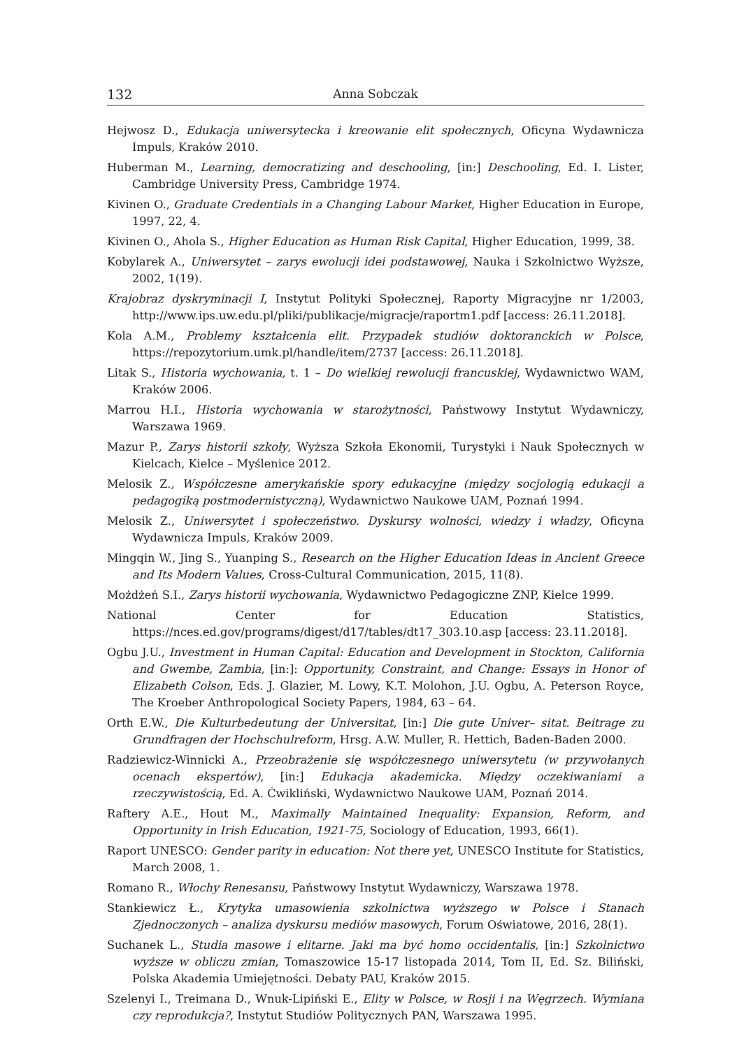132 Anna Sobczak
Hejwosz D., Edukacja uniwersytecka i kreowanie elit społecznych, Oficyna Wydawnicza Impuls, Kraków 2010.
Huberman M., Learning, democratizing and deschooling, [in:] Deschooling, Ed. I. Lister, Cambridge University Press, Cambridge 1974.
Kivinen O., Graduate Credentials in a Changing Labour Market, Higher Education in Europe, 1997, 22, 4.
Kivinen O., Ahola S., Higher Education as Human Risk Capital, Higher Education, 1999, 38.
Kobylarek A., Uniwersytet – zarys ewolucji idei podstawowej, Nauka i Szkolnictwo Wyższe, 2002, 1(19).
Krajobraz dyskryminacji I, Instytut Polityki Społecznej, Raporty Migracyjne nr 1/2003, http://www.ips.uw.edu.pl/pliki/publikacje/migracje/raportm1.pdf [access: 26.11.2018].
Kola A.M., Problemy kształcenia elit. Przypadek studiów doktoranckich w Polsce, https://repozytorium.umk.pl/handle/item/2737 [access: 26.11.2018].
Litak S., Historia wychowania, t. 1 – Do wielkiej rewolucji francuskiej, Wydawnictwo WAM, Kraków 2006.
Marrou H.I., Historia wychowania w starożytności, Państwowy Instytut Wydawniczy, Warszawa 1969.
Mazur P., Zarys historii szkoły, Wyższa Szkoła Ekonomii, Turystyki i Nauk Społecznych w Kielcach, Kielce – Myślenice 2012.
Melosik Z., Współczesne amerykańskie spory edukacyjne (między socjologią edukacji a pedagogiką postmodernistyczną), Wydawnictwo Naukowe UAM, Poznań 1994.
Melosik Z., Uniwersytet i społeczeństwo. Dyskursy wolności, wiedzy i władzy, Oficyna Wydawnicza Impuls, Kraków 2009.
Mingqin W., Jing S., Yuanping S., Research on the Higher Education Ideas in Ancient Greece and Its Modern Values, Cross-Cultural Communication, 2015, 11(8).
Możdżeń S.I., Zarys historii wychowania, Wydawnictwo Pedagogiczne ZNP, Kielce 1999.
National Center for Education Statistics, https://nces.ed.gov/programs/digest/d17/tables/dt17_303.10.asp [access: 23.11.2018].
Ogbu J.U., Investment in Human Capital: Education and Development in Stockton, California and Gwembe, Zambia, [in:]: Opportunity, Constraint, and Change: Essays in Honor of Elizabeth Colson, Eds. J. Glazier, M. Lowy, K.T. Molohon, J.U. Ogbu, A. Peterson Royce, The Kroeber Anthropological Society Papers, 1984, 63 – 64.
Orth E.W., Die Kulturbedeutung der Universitat, [in:] Die gute Univer– sitat. Beitrage zu Grundfragen der Hochschulreform, Hrsg. A.W. Muller, R. Hettich, Baden-Baden 2000.
Radziewicz-Winnicki A., Przeobrażenie się współczesnego uniwersytetu (w przywołanych ocenach ekspertów), [in:] Edukacja akademicka. Między oczekiwaniami a rzeczywistością, Ed. A. Ćwikliński, Wydawnictwo Naukowe UAM, Poznań 2014.
Raftery A.E., Hout M., Maximally Maintained Inequality: Expansion, Reform, and Opportunity in Irish Education, 1921-75, Sociology of Education, 1993, 66(1).
Raport UNESCO: Gender parity in education: Not there yet, UNESCO Institute for Statistics, March 2008, 1.
Romano R., Włochy Renesansu, Państwowy Instytut Wydawniczy, Warszawa 1978.
Stankiewicz Ł., Krytyka umasowienia szkolnictwa wyższego w Polsce i Stanach Zjednoczonych – analiza dyskursu mediów masowych, Forum Oświatowe, 2016, 28(1).
Suchanek L., Studia masowe i elitarne. Jaki ma być homo occidentalis, [in:] Szkolnictwo wyższe w obliczu zmian, Tomaszowice 15-17 listopada 2014, Tom II, Ed. Sz. Biliński, Polska Akademia Umiejętności. Debaty PAU, Kraków 2015.
Szelenyi I., Treimana D., Wnuk-Lipiński E., Elity w Polsce, w Rosji i na Węgrzech. Wymiana czy reprodukcja?, Instytut Studiów Politycznych PAN, Warszawa 1995.